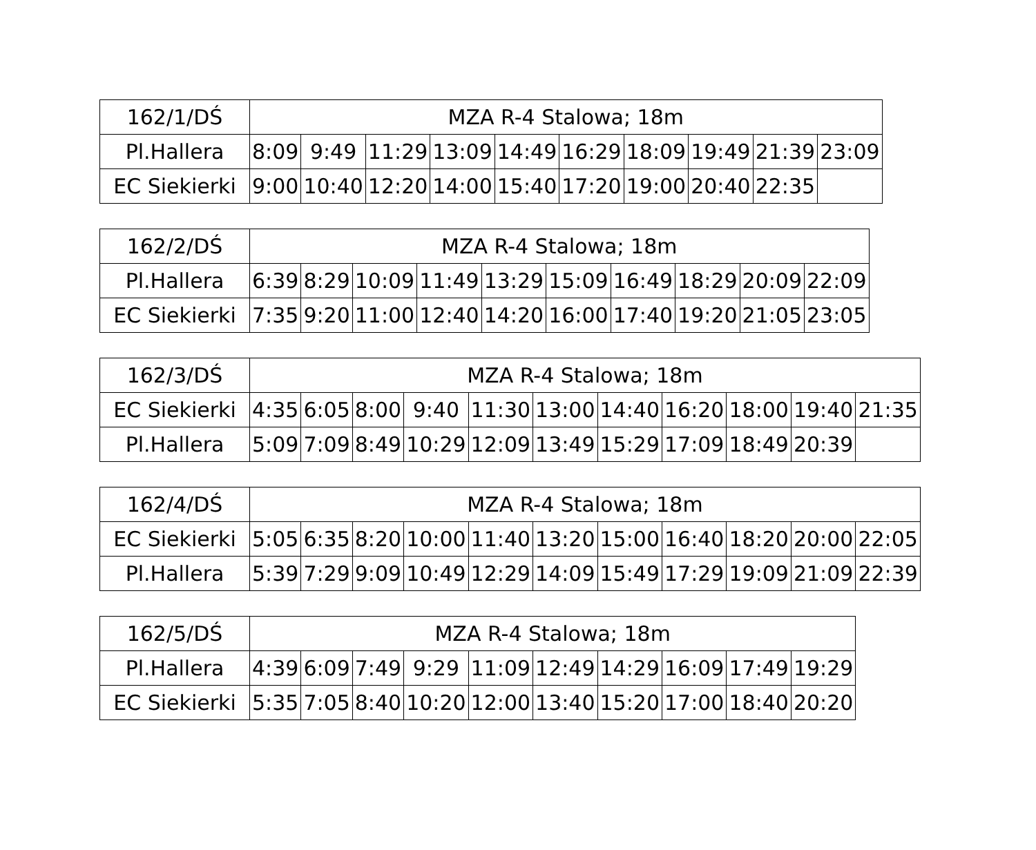| 162 /1/DŚ | MZA R-4 Stalowa; 18m | | | | | | | | | |
| Pl.Hallera | 8:09 | 9:49 | 11:29 | 13:09 | 14:49 | 16:29 | 18:09 | 19:49 | 21:39 | 23:09 |
| EC Siekierki | 9:00 | 10:40 | 12:20 | 14:00 | 15:40 | 17:20 | 19:00 | 20:40 | 22:35 | |
| 162 /2/DŚ | MZA R-4 Stalowa; 18m | | | | | | | | | |
| Pl.Hallera | 6:39 | 8:29 | 10:09 | 11:49 | 13:29 | 15:09 | 16:49 | 18:29 | 20:09 | 22:09 |
| EC Siekierki | 7:35 | 9:20 | 11:00 | 12:40 | 14:20 | 16:00 | 17:40 | 19:20 | 21:05 | 23:05 |
| 162 /3/DŚ | MZA R-4 Stalowa; 18m | | | | | | | | | | |
| EC Siekierki | 4:35 | 6:05 | 8:00 | 9:40 | 11:30 | 13:00 | 14:40 | 16:20 | 18:00 | 19:40 | 21:35 |
| Pl.Hallera | 5:09 | 7:09 | 8:49 | 10:29 | 12:09 | 13:49 | 15:29 | 17:09 | 18:49 | 20:39 | |
| 162 /4/DŚ | MZA R-4 Stalowa; 18m | | | | | | | | | | |
| EC Siekierki | 5:05 | 6:35 | 8:20 | 10:00 | 11:40 | 13:20 | 15:00 | 16:40 | 18:20 | 20:00 | 22:05 |
| Pl.Hallera | 5:39 | 7:29 | 9:09 | 10:49 | 12:29 | 14:09 | 15:49 | 17:29 | 19:09 | 21:09 | 22:39 |
| 162 /5/DŚ | MZA R-4 Stalowa; 18m | | | | | | | | | |
| Pl.Hallera | 4:39 | 6:09 | 7:49 | 9:29 | 11:09 | 12:49 | 14:29 | 16:09 | 17:49 | 19:29 |
| EC Siekierki | 5:35 | 7:05 | 8:40 | 10:20 | 12:00 | 13:40 | 15:20 | 17:00 | 18:40 | 20:20 |